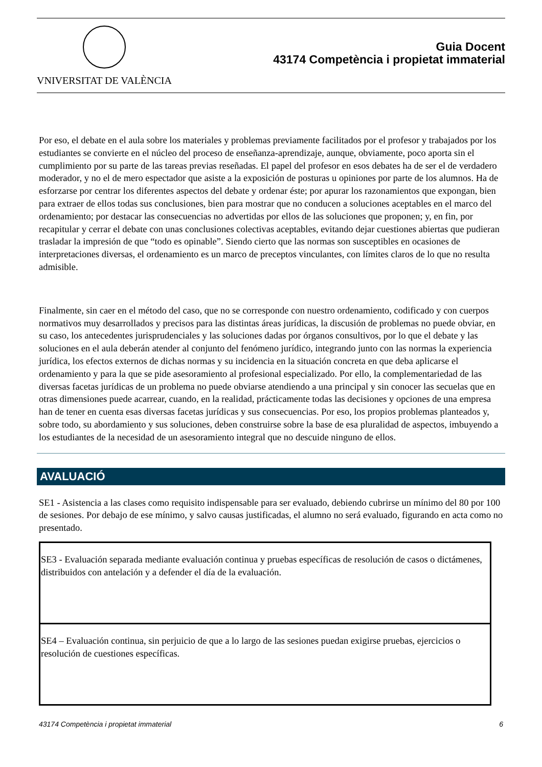VNIVERSITAT DE VALÈNCIA
Guia Docent
43174 Competència i propietat immaterial
Por eso, el debate en el aula sobre los materiales y problemas previamente facilitados por el profesor y trabajados por los estudiantes se convierte en el núcleo del proceso de enseñanza-aprendizaje, aunque, obviamente, poco aporta sin el cumplimiento por su parte de las tareas previas reseñadas. El papel del profesor en esos debates ha de ser el de verdadero moderador, y no el de mero espectador que asiste a la exposición de posturas u opiniones por parte de los alumnos. Ha de esforzarse por centrar los diferentes aspectos del debate y ordenar éste; por apurar los razonamientos que expongan, bien para extraer de ellos todas sus conclusiones, bien para mostrar que no conducen a soluciones aceptables en el marco del ordenamiento; por destacar las consecuencias no advertidas por ellos de las soluciones que proponen; y, en fin, por recapitular y cerrar el debate con unas conclusiones colectivas aceptables, evitando dejar cuestiones abiertas que pudieran trasladar la impresión de que “todo es opinable”. Siendo cierto que las normas son susceptibles en ocasiones de interpretaciones diversas, el ordenamiento es un marco de preceptos vinculantes, con límites claros de lo que no resulta admisible.
Finalmente, sin caer en el método del caso, que no se corresponde con nuestro ordenamiento, codificado y con cuerpos normativos muy desarrollados y precisos para las distintas áreas jurídicas, la discusión de problemas no puede obviar, en su caso, los antecedentes jurisprudenciales y las soluciones dadas por órganos consultivos, por lo que el debate y las soluciones en el aula deberán atender al conjunto del fenómeno jurídico, integrando junto con las normas la experiencia jurídica, los efectos externos de dichas normas y su incidencia en la situación concreta en que deba aplicarse el ordenamiento y para la que se pide asesoramiento al profesional especializado. Por ello, la complementariedad de las diversas facetas jurídicas de un problema no puede obviarse atendiendo a una principal y sin conocer las secuelas que en otras dimensiones puede acarrear, cuando, en la realidad, prácticamente todas las decisiones y opciones de una empresa han de tener en cuenta esas diversas facetas jurídicas y sus consecuencias. Por eso, los propios problemas planteados y, sobre todo, su abordamiento y sus soluciones, deben construirse sobre la base de esa pluralidad de aspectos, imbuyendo a los estudiantes de la necesidad de un asesoramiento integral que no descuide ninguno de ellos.
AVALUACIÓ
SE1 - Asistencia a las clases como requisito indispensable para ser evaluado, debiendo cubrirse un mínimo del 80 por 100 de sesiones. Por debajo de ese mínimo, y salvo causas justificadas, el alumno no será evaluado, figurando en acta como no presentado.
| SE3 - Evaluación separada mediante evaluación continua y pruebas específicas de resolución de casos o dictámenes, distribuidos con antelación y a defender el día de la evaluación. |
| SE4 – Evaluación continua, sin perjuicio de que a lo largo de las sesiones puedan exigirse pruebas, ejercicios o resolución de cuestiones específicas. |
43174 Competència i propietat immaterial 6